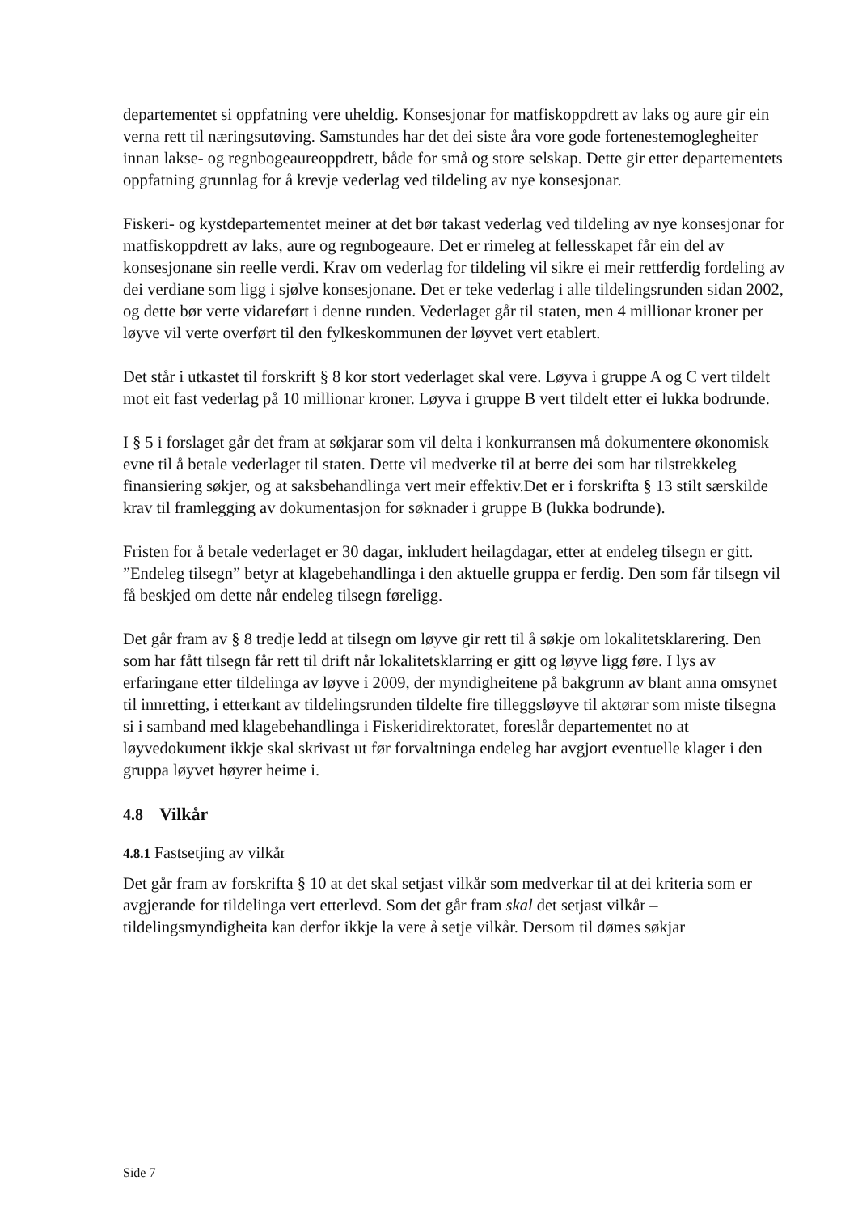departementet si oppfatning vere uheldig. Konsesjonar for matfiskoppdrett av laks og aure gir ein verna rett til næringsutøving. Samstundes har det dei siste åra vore gode fortenestemoglegheiter innan lakse- og regnbogeaureoppdrett, både for små og store selskap. Dette gir etter departementets oppfatning grunnlag for å krevje vederlag ved tildeling av nye konsesjonar.
Fiskeri- og kystdepartementet meiner at det bør takast vederlag ved tildeling av nye konsesjonar for matfiskoppdrett av laks, aure og regnbogeaure. Det er rimeleg at fellesskapet får ein del av konsesjonane sin reelle verdi. Krav om vederlag for tildeling vil sikre ei meir rettferdig fordeling av dei verdiane som ligg i sjølve konsesjonane. Det er teke vederlag i alle tildelingsrunden sidan 2002, og dette bør verte vidareført i denne runden. Vederlaget går til staten, men 4 millionar kroner per løyve vil verte overført til den fylkeskommunen der løyvet vert etablert.
Det står i utkastet til forskrift § 8 kor stort vederlaget skal vere. Løyva i gruppe A og C vert tildelt mot eit fast vederlag på 10 millionar kroner. Løyva i gruppe B vert tildelt etter ei lukka bodrunde.
I § 5 i forslaget går det fram at søkjarar som vil delta i konkurransen må dokumentere økonomisk evne til å betale vederlaget til staten. Dette vil medverke til at berre dei som har tilstrekkeleg finansiering søkjer, og at saksbehandlinga vert meir effektiv.Det er i forskrifta § 13 stilt særskilde krav til framlegging av dokumentasjon for søknader i gruppe B (lukka bodrunde).
Fristen for å betale vederlaget er 30 dagar, inkludert heilagdagar, etter at endeleg tilsegn er gitt. ”Endeleg tilsegn” betyr at klagebehandlinga i den aktuelle gruppa er ferdig. Den som får tilsegn vil få beskjed om dette når endeleg tilsegn føreligg.
Det går fram av § 8 tredje ledd at tilsegn om løyve gir rett til å søkje om lokalitetsklarering. Den som har fått tilsegn får rett til drift når lokalitetsklarring er gitt og løyve ligg føre. I lys av erfaringane etter tildelinga av løyve i 2009, der myndigheitene på bakgrunn av blant anna omsynet til innretting, i etterkant av tildelingsrunden tildelte fire tilleggsløyve til aktørar som miste tilsegna si i samband med klagebehandlinga i Fiskeridirektoratet, foreslår departementet no at løyvedokument ikkje skal skrivast ut før forvaltninga endeleg har avgjort eventuelle klager i den gruppa løyvet høyrer heime i.
4.8 Vilkår
4.8.1 Fastsetjing av vilkår
Det går fram av forskrifta § 10 at det skal setjast vilkår som medverkar til at dei kriteria som er avgjerande for tildelinga vert etterlevd. Som det går fram skal det setjast vilkår – tildelingsmyndigheita kan derfor ikkje la vere å setje vilkår. Dersom til dømes søkjar
Side 7